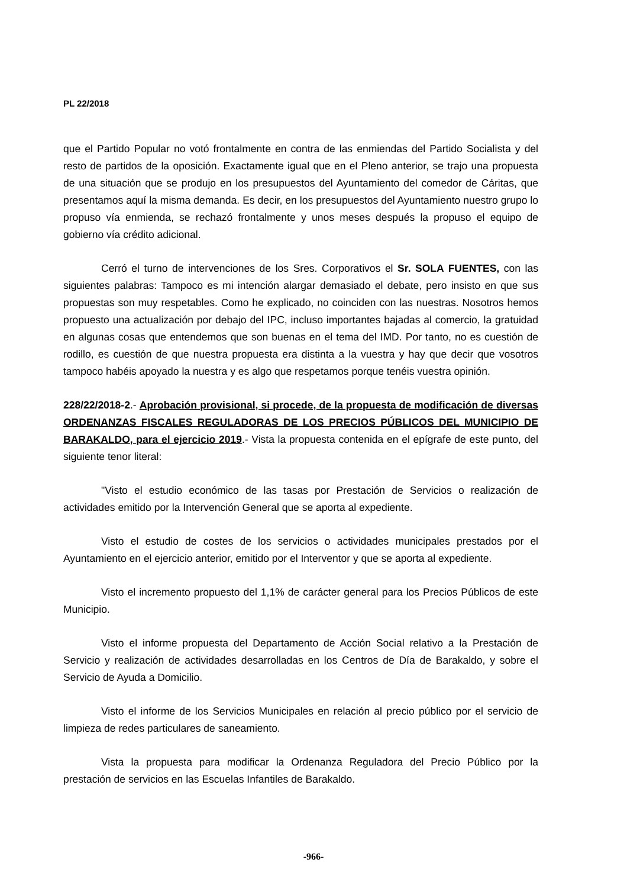PL 22/2018
que el Partido Popular no votó frontalmente en contra de las enmiendas del Partido Socialista y del resto de partidos de la oposición. Exactamente igual que en el Pleno anterior, se trajo una propuesta de una situación que se produjo en los presupuestos del Ayuntamiento del comedor de Cáritas, que presentamos aquí la misma demanda. Es decir, en los presupuestos del Ayuntamiento nuestro grupo lo propuso vía enmienda, se rechazó frontalmente y unos meses después la propuso el equipo de gobierno vía crédito adicional.
Cerró el turno de intervenciones de los Sres. Corporativos el Sr. SOLA FUENTES, con las siguientes palabras: Tampoco es mi intención alargar demasiado el debate, pero insisto en que sus propuestas son muy respetables. Como he explicado, no coinciden con las nuestras. Nosotros hemos propuesto una actualización por debajo del IPC, incluso importantes bajadas al comercio, la gratuidad en algunas cosas que entendemos que son buenas en el tema del IMD. Por tanto, no es cuestión de rodillo, es cuestión de que nuestra propuesta era distinta a la vuestra y hay que decir que vosotros tampoco habéis apoyado la nuestra y es algo que respetamos porque tenéis vuestra opinión.
228/22/2018-2.- Aprobación provisional, si procede, de la propuesta de modificación de diversas ORDENANZAS FISCALES REGULADORAS DE LOS PRECIOS PÚBLICOS DEL MUNICIPIO DE BARAKALDO, para el ejercicio 2019.- Vista la propuesta contenida en el epígrafe de este punto, del siguiente tenor literal:
"Visto el estudio económico de las tasas por Prestación de Servicios o realización de actividades emitido por la Intervención General que se aporta al expediente.
Visto el estudio de costes de los servicios o actividades municipales prestados por el Ayuntamiento en el ejercicio anterior, emitido por el Interventor y que se aporta al expediente.
Visto el incremento propuesto del 1,1% de carácter general para los Precios Públicos de este Municipio.
Visto el informe propuesta del Departamento de Acción Social relativo a la Prestación de Servicio y realización de actividades desarrolladas en los Centros de Día de Barakaldo, y sobre el Servicio de Ayuda a Domicilio.
Visto el informe de los Servicios Municipales en relación al precio público por el servicio de limpieza de redes particulares de saneamiento.
Vista la propuesta para modificar la Ordenanza Reguladora del Precio Público por la prestación de servicios en las Escuelas Infantiles de Barakaldo.
-966-